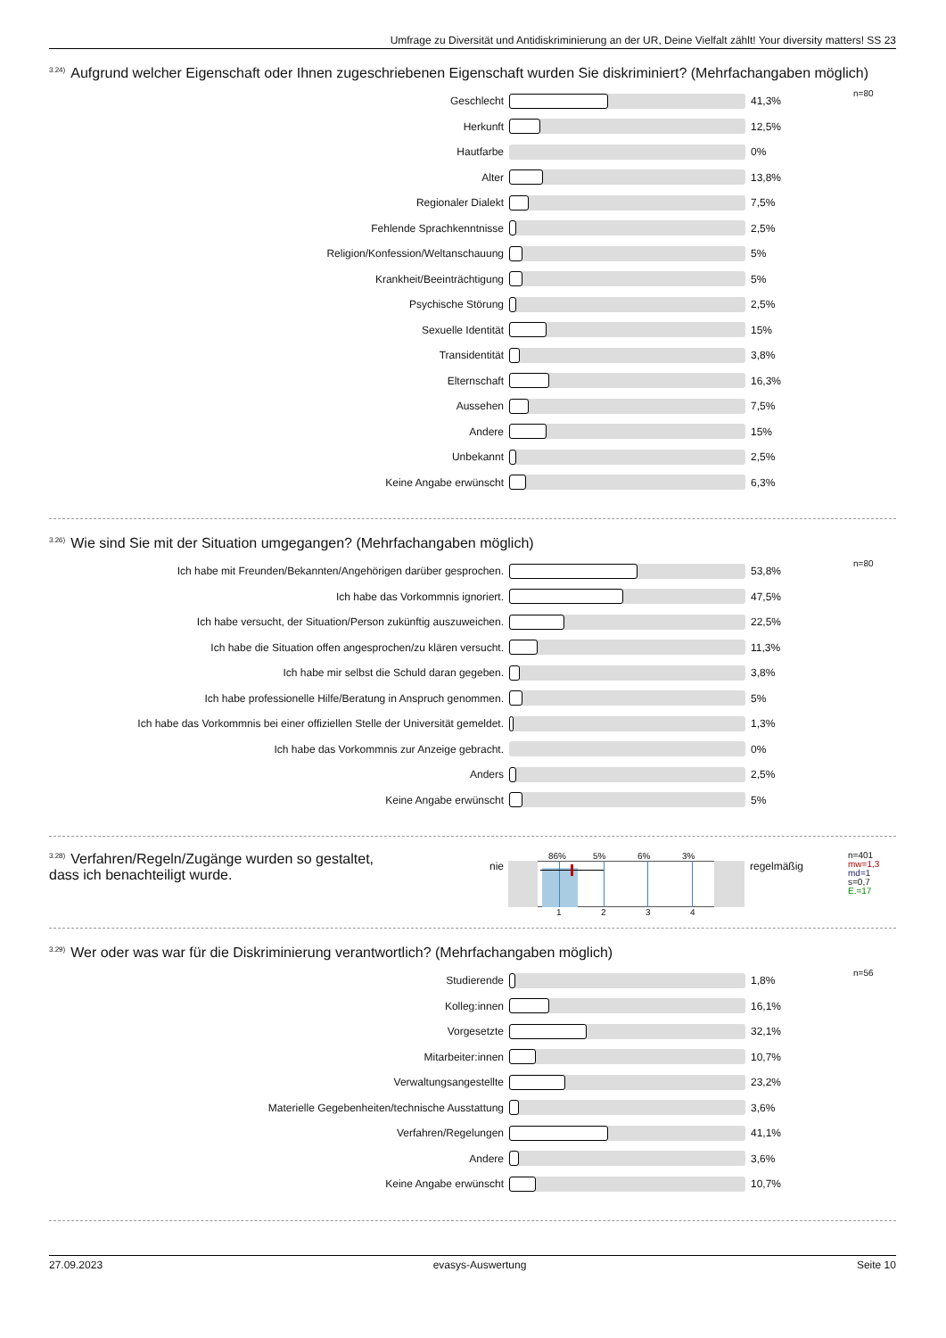Umfrage zu Diversität und Antidiskriminierung an der UR, Deine Vielfalt zählt! Your diversity matters! SS 23
<sup>3.24)</sup>Aufgrund welcher Eigenschaft oder Ihnen zugeschriebenen Eigenschaft wurden Sie diskriminiert? (Mehrfachangaben möglich)
| Geschlecht | | 41,3% | n=80 |
| Herkunft | | 12,5% | |
| Hautfarbe | | 0% | |
| Alter | | 13,8% | |
| Regionaler Dialekt | | 7,5% | |
| Fehlende Sprachkenntnisse | | 2,5% | |
| Religion/Konfession/Weltanschauung | | 5% | |
| Krankheit/Beeinträchtigung | | 5% | |
| Psychische Störung | | 2,5% | |
| Sexuelle Identität | | 15% | |
| Transidentität | | 3,8% | |
| Elternschaft | | 16,3% | |
| Aussehen | | 7,5% | |
| Andere | | 15% | |
| Unbekannt | | 2,5% | |
| Keine Angabe erwünscht | | 6,3% | |
<sup>3.26)</sup>Wie sind Sie mit der Situation umgegangen? (Mehrfachangaben möglich)
| Ich habe mit Freunden/Bekannten/Angehörigen darüber gesprochen. | | 53,8% | n=80 |
| Ich habe das Vorkommnis ignoriert. | | 47,5% | |
| Ich habe versucht, der Situation/Person zukünftig auszuweichen. | | 22,5% | |
| Ich habe die Situation offen angesprochen/zu klären versucht. | | 11,3% | |
| Ich habe mir selbst die Schuld daran gegeben. | | 3,8% | |
| Ich habe professionelle Hilfe/Beratung in Anspruch genommen. | | 5% | |
| Ich habe das Vorkommnis bei einer offiziellen Stelle der Universität gemeldet. | | 1,3% | |
| Ich habe das Vorkommnis zur Anzeige gebracht. | | 0% | |
| Anders | | 2,5% | |
| Keine Angabe erwünscht | | 5% | |
<sup>3.28)</sup>Verfahren/Regeln/Zugänge wurden so gestaltet,
dass ich benachteiligt wurde.
nie
86% 5% 6% 3%
1234
regelmäßig
n=401
mw=1,3
md=1
s=0,7
E.=17
<sup>3.29)</sup>Wer oder was war für die Diskriminierung verantwortlich? (Mehrfachangaben möglich)
| Studierende | | 1,8% | n=56 |
| Kolleg:innen | | 16,1% | |
| Vorgesetzte | | 32,1% | |
| Mitarbeiter:innen | | 10,7% | |
| Verwaltungsangestellte | | 23,2% | |
| Materielle Gegebenheiten/technische Ausstattung | | 3,6% | |
| Verfahren/Regelungen | | 41,1% | |
| Andere | | 3,6% | |
| Keine Angabe erwünscht | | 10,7% | |
27.09.2023 evasys-Auswertung Seite 10